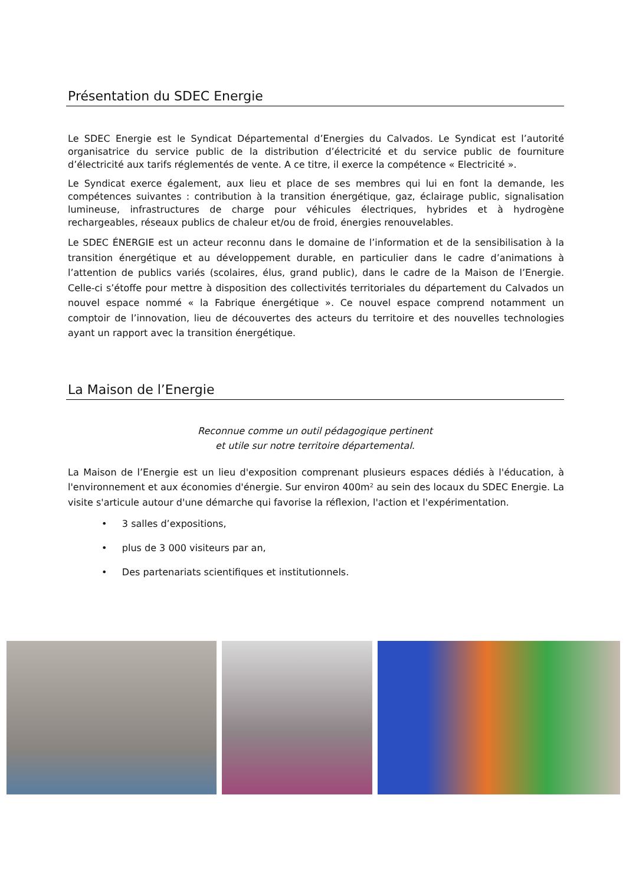Présentation du SDEC Energie
Le SDEC Energie est le Syndicat Départemental d’Energies du Calvados. Le Syndicat est l’autorité organisatrice du service public de la distribution d’électricité et du service public de fourniture d’électricité aux tarifs réglementés de vente. A ce titre, il exerce la compétence « Electricité ».
Le Syndicat exerce également, aux lieu et place de ses membres qui lui en font la demande, les compétences suivantes : contribution à la transition énergétique, gaz, éclairage public, signalisation lumineuse, infrastructures de charge pour véhicules électriques, hybrides et à hydrogène rechargeables, réseaux publics de chaleur et/ou de froid, énergies renouvelables.
Le SDEC ÉNERGIE est un acteur reconnu dans le domaine de l’information et de la sensibilisation à la transition énergétique et au développement durable, en particulier dans le cadre d’animations à l’attention de publics variés (scolaires, élus, grand public), dans le cadre de la Maison de l’Energie. Celle-ci s’étoffe pour mettre à disposition des collectivités territoriales du département du Calvados un nouvel espace nommé « la Fabrique énergétique ». Ce nouvel espace comprend notamment un comptoir de l’innovation, lieu de découvertes des acteurs du territoire et des nouvelles technologies ayant un rapport avec la transition énergétique.
La Maison de l’Energie
Reconnue comme un outil pédagogique pertinent
et utile sur notre territoire départemental.
La Maison de l’Energie est un lieu d'exposition comprenant plusieurs espaces dédiés à l'éducation, à l'environnement et aux économies d'énergie. Sur environ 400m² au sein des locaux du SDEC Energie. La visite s'articule autour d'une démarche qui favorise la réflexion, l'action et l'expérimentation.
• 3 salles d’expositions,
• plus de 3 000 visiteurs par an,
• Des partenariats scientifiques et institutionnels.